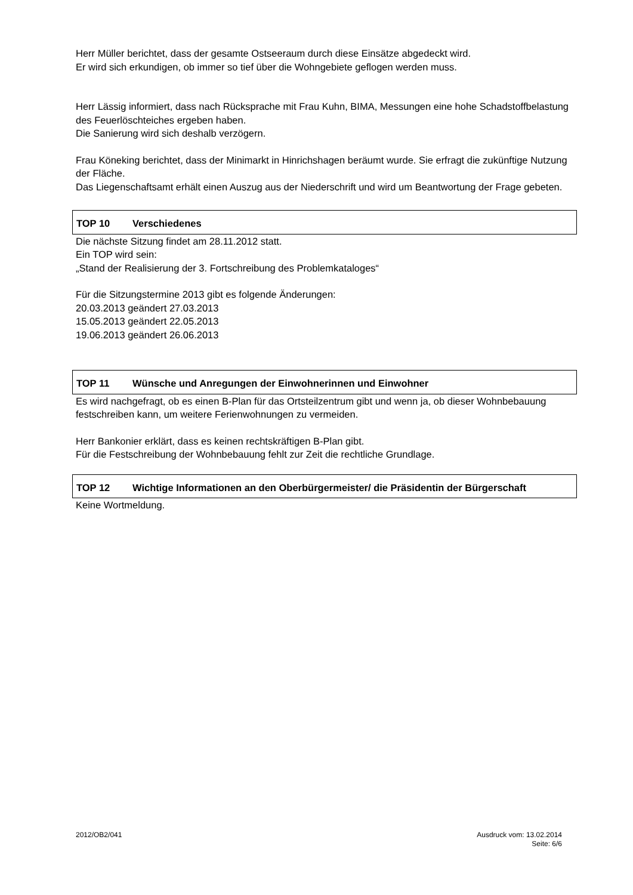Herr Müller berichtet, dass der gesamte Ostseeraum durch diese Einsätze abgedeckt wird.
Er wird sich erkundigen, ob immer so tief über die Wohngebiete geflogen werden muss.
Herr Lässig informiert, dass nach Rücksprache mit Frau Kuhn, BIMA, Messungen eine hohe Schadstoffbelastung des Feuerlöschteiches ergeben haben.
Die Sanierung wird sich deshalb verzögern.
Frau Köneking berichtet, dass der Minimarkt in Hinrichshagen beräumt wurde. Sie erfragt die zukünftige Nutzung der Fläche.
Das Liegenschaftsamt erhält einen Auszug aus der Niederschrift und wird um Beantwortung der Frage gebeten.
TOP 10 Verschiedenes
Die nächste Sitzung findet am 28.11.2012 statt.
Ein TOP wird sein:
„Stand der Realisierung der 3. Fortschreibung des Problemkataloges“
Für die Sitzungstermine 2013 gibt es folgende Änderungen:
20.03.2013 geändert 27.03.2013
15.05.2013 geändert 22.05.2013
19.06.2013 geändert 26.06.2013
TOP 11 Wünsche und Anregungen der Einwohnerinnen und Einwohner
Es wird nachgefragt, ob es einen B-Plan für das Ortsteilzentrum gibt und wenn ja, ob dieser Wohnbebauung festschreiben kann, um weitere Ferienwohnungen zu vermeiden.
Herr Bankonier erklärt, dass es keinen rechtskräftigen B-Plan gibt.
Für die Festschreibung der Wohnbebauung fehlt zur Zeit die rechtliche Grundlage.
TOP 12 Wichtige Informationen an den Oberbürgermeister/ die Präsidentin der Bürgerschaft
Keine Wortmeldung.
2012/OB2/041 Ausdruck vom: 13.02.2014
Seite: 6/6